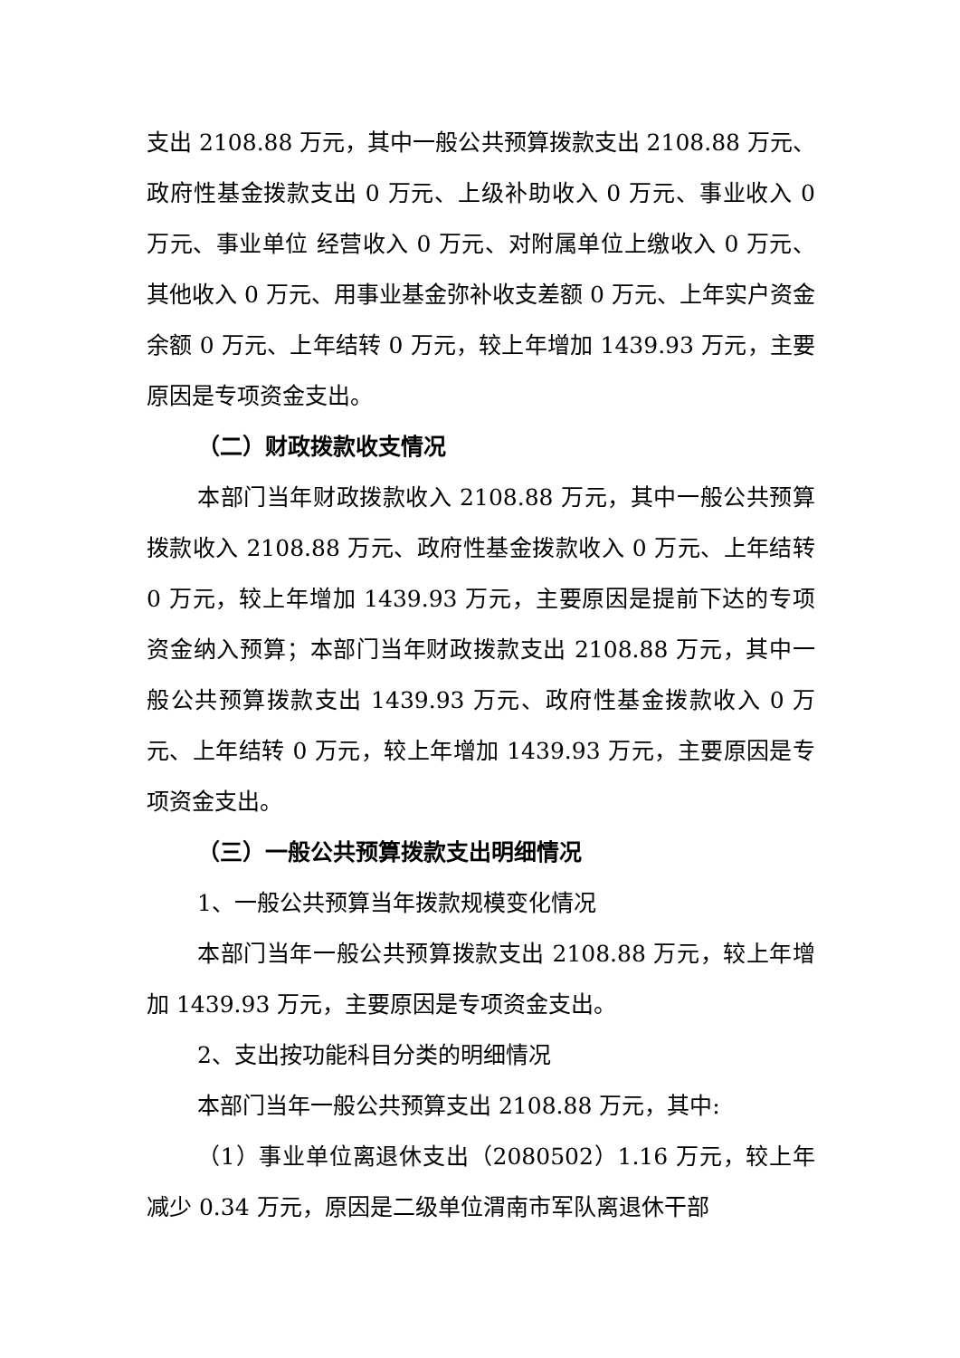支出 2108.88 万元，其中一般公共预算拨款支出 2108.88 万元、政府性基金拨款支出 0 万元、上级补助收入 0 万元、事业收入 0 万元、事业单位 经营收入 0 万元、对附属单位上缴收入 0 万元、其他收入 0 万元、用事业基金弥补收支差额 0 万元、上年实户资金余额 0 万元、上年结转 0 万元，较上年增加 1439.93 万元，主要原因是专项资金支出。
（二）财政拨款收支情况
本部门当年财政拨款收入 2108.88 万元，其中一般公共预算拨款收入 2108.88 万元、政府性基金拨款收入 0 万元、上年结转 0 万元，较上年增加 1439.93 万元，主要原因是提前下达的专项资金纳入预算；本部门当年财政拨款支出 2108.88 万元，其中一般公共预算拨款支出 1439.93 万元、政府性基金拨款收入 0 万元、上年结转 0 万元，较上年增加 1439.93 万元，主要原因是专项资金支出。
（三）一般公共预算拨款支出明细情况
1、一般公共预算当年拨款规模变化情况
本部门当年一般公共预算拨款支出 2108.88 万元，较上年增加 1439.93 万元，主要原因是专项资金支出。
2、支出按功能科目分类的明细情况
本部门当年一般公共预算支出 2108.88 万元，其中:
（1）事业单位离退休支出（2080502）1.16 万元，较上年减少 0.34 万元，原因是二级单位渭南市军队离退休干部